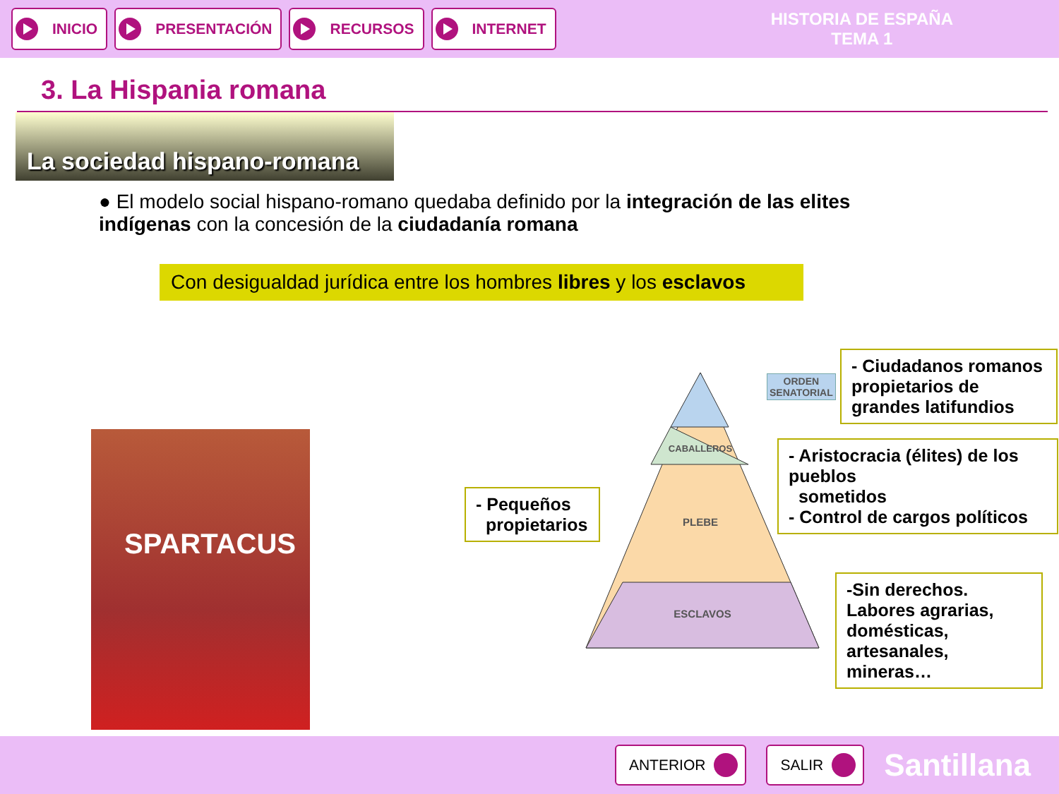INICIO PRESENTACIÓN RECURSOS INTERNET
HISTORIA DE ESPAÑA
TEMA 1
3. La Hispania romana
La sociedad hispano-romana
● El modelo social hispano-romano quedaba definido por la integración de las elites indígenas con la concesión de la ciudadanía romana
Con desigualdad jurídica entre los hombres libres y los esclavos
SPARTACUS
PLEBE
ESCLAVOS
CABALLEROS
ORDEN
SENATORIAL
- Ciudadanos romanos propietarios de grandes latifundios
- Aristocracia (élites) de los pueblos
sometidos
- Control de cargos políticos
- Pequeños
propietarios
-Sin derechos. Labores agrarias, domésticas, artesanales, mineras…
ANTERIOR SALIR
Santillana